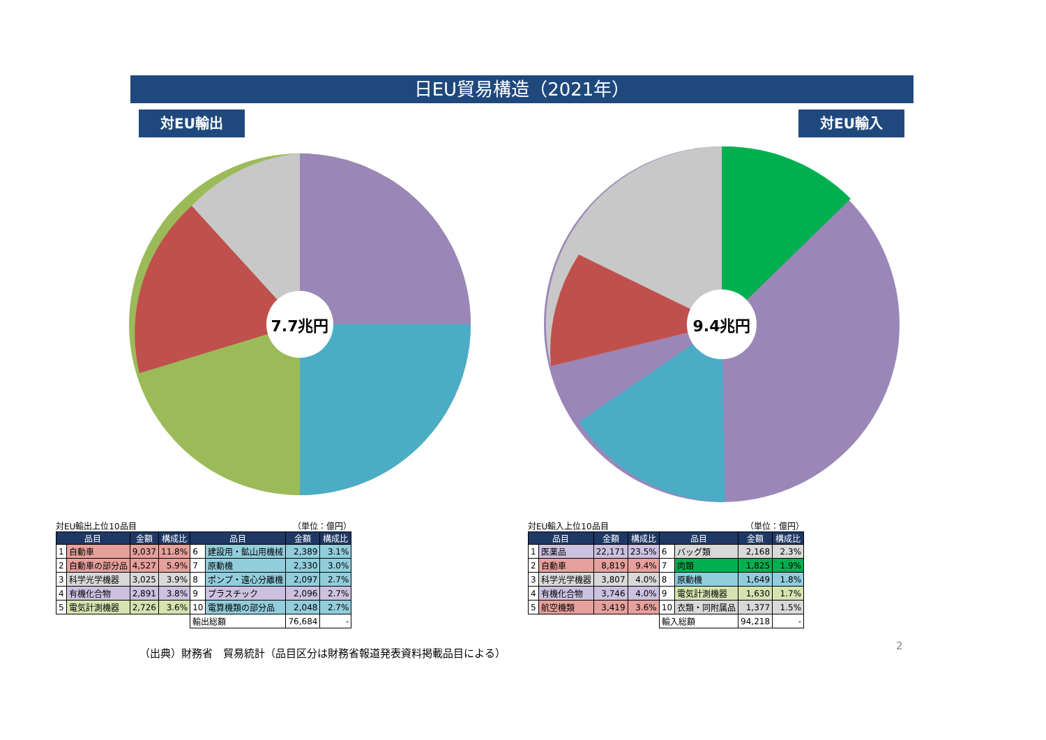日EU貿易構造（2021年）
対EU輸出 対EU輸入
7.7兆円
9.4兆円
対EU輸出上位10品目 （単位：億円）
| 品目 | | 金額 | 構成比 | 品目 | | 金額 | 構成比 |
| --- | --- | --- | --- | --- | --- | --- | --- |
| 1 | 自動車 | 9,037 | 11.8% | 6 | 建設用・鉱山用機械 | 2,389 | 3.1% |
| 2 | 自動車の部分品 | 4,527 | 5.9% | 7 | 原動機 | 2,330 | 3.0% |
| 3 | 科学光学機器 | 3,025 | 3.9% | 8 | ポンプ・遠心分離機 | 2,097 | 2.7% |
| 4 | 有機化合物 | 2,891 | 3.8% | 9 | プラスチック | 2,096 | 2.7% |
| 5 | 電気計測機器 | 2,726 | 3.6% | 10 | 電算機類の部分品 | 2,048 | 2.7% |
| | | | | 輸出総額 | | 76,684 | - |
対EU輸入上位10品目 （単位：億円）
| 品目 | | 金額 | 構成比 | 品目 | | 金額 | 構成比 |
| --- | --- | --- | --- | --- | --- | --- | --- |
| 1 | 医薬品 | 22,171 | 23.5% | 6 | バッグ類 | 2,168 | 2.3% |
| 2 | 自動車 | 8,819 | 9.4% | 7 | 肉類 | 1,825 | 1.9% |
| 3 | 科学光学機器 | 3,807 | 4.0% | 8 | 原動機 | 1,649 | 1.8% |
| 4 | 有機化合物 | 3,746 | 4.0% | 9 | 電気計測機器 | 1,630 | 1.7% |
| 5 | 航空機類 | 3,419 | 3.6% | 10 | 衣類・同附属品 | 1,377 | 1.5% |
| | | | | 輸入総額 | | 94,218 | - |
（出典）財務省　貿易統計（品目区分は財務省報道発表資料掲載品目による）
2